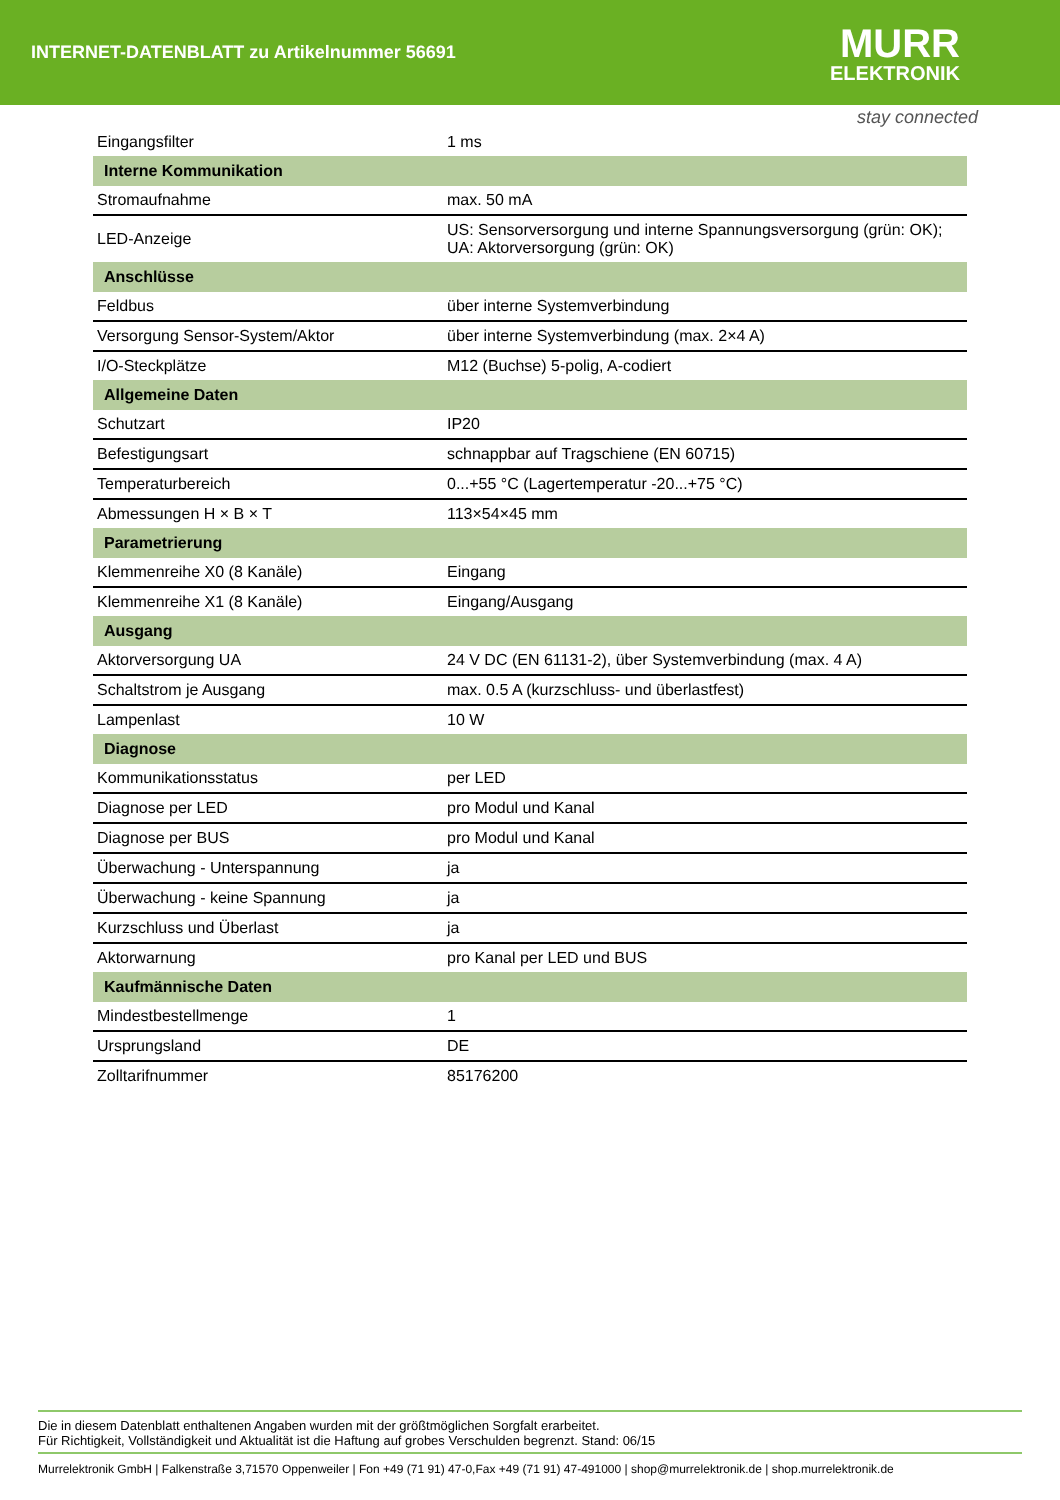INTERNET-DATENBLATT zu Artikelnummer 56691
MURR
ELEKTRONIK
stay connected
| Eingangsfilter | 1 ms |
| Interne Kommunikation | |
| Stromaufnahme | max. 50 mA |
| LED-Anzeige | US: Sensorversorgung und interne Spannungsversorgung (grün: OK); UA: Aktorversorgung (grün: OK) |
| Anschlüsse | |
| Feldbus | über interne Systemverbindung |
| Versorgung Sensor-System/Aktor | über interne Systemverbindung (max. 2×4 A) |
| I/O-Steckplätze | M12 (Buchse) 5-polig, A-codiert |
| Allgemeine Daten | |
| Schutzart | IP20 |
| Befestigungsart | schnappbar auf Tragschiene (EN 60715) |
| Temperaturbereich | 0...+55 °C (Lagertemperatur -20...+75 °C) |
| Abmessungen H × B × T | 113×54×45 mm |
| Parametrierung | |
| Klemmenreihe X0 (8 Kanäle) | Eingang |
| Klemmenreihe X1 (8 Kanäle) | Eingang/Ausgang |
| Ausgang | |
| Aktorversorgung UA | 24 V DC (EN 61131-2), über Systemverbindung (max. 4 A) |
| Schaltstrom je Ausgang | max. 0.5 A (kurzschluss- und überlastfest) |
| Lampenlast | 10 W |
| Diagnose | |
| Kommunikationsstatus | per LED |
| Diagnose per LED | pro Modul und Kanal |
| Diagnose per BUS | pro Modul und Kanal |
| Überwachung - Unterspannung | ja |
| Überwachung - keine Spannung | ja |
| Kurzschluss und Überlast | ja |
| Aktorwarnung | pro Kanal per LED und BUS |
| Kaufmännische Daten | |
| Mindestbestellmenge | 1 |
| Ursprungsland | DE |
| Zolltarifnummer | 85176200 |
Die in diesem Datenblatt enthaltenen Angaben wurden mit der größtmöglichen Sorgfalt erarbeitet.
Für Richtigkeit, Vollständigkeit und Aktualität ist die Haftung auf grobes Verschulden begrenzt. Stand: 06/15
Murrelektronik GmbH | Falkenstraße 3,71570 Oppenweiler | Fon +49 (71 91) 47-0,Fax +49 (71 91) 47-491000 | shop@murrelektronik.de | shop.murrelektronik.de